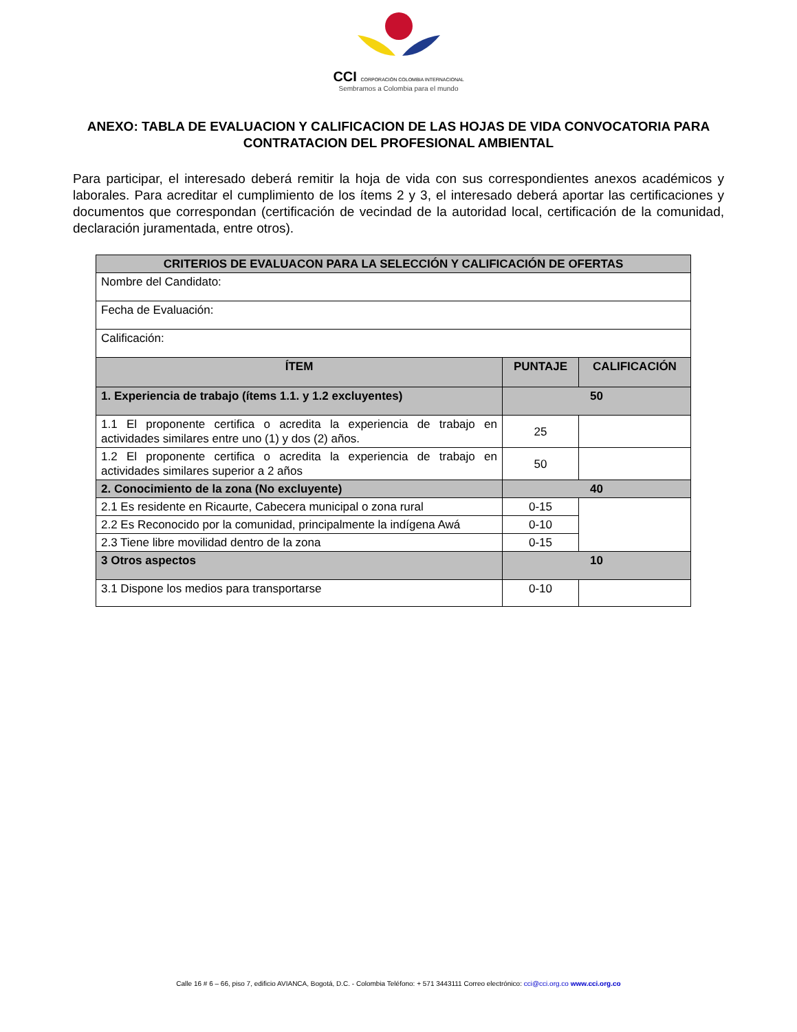CCI CORPORACIÓN COLOMBIA INTERNACIONAL
Sembramos a Colombia para el mundo
ANEXO: TABLA DE EVALUACION Y CALIFICACION DE LAS HOJAS DE VIDA CONVOCATORIA PARA CONTRATACION DEL PROFESIONAL AMBIENTAL
Para participar, el interesado deberá remitir la hoja de vida con sus correspondientes anexos académicos y laborales. Para acreditar el cumplimiento de los ítems 2 y 3, el interesado deberá aportar las certificaciones y documentos que correspondan (certificación de vecindad de la autoridad local, certificación de la comunidad, declaración juramentada, entre otros).
| CRITERIOS DE EVALUACON PARA LA SELECCIÓN Y CALIFICACIÓN DE OFERTAS | | |
| --- | --- | --- |
| Nombre del Candidato: | | |
| Fecha de Evaluación: | | |
| Calificación: | | |
| ÍTEM | PUNTAJE | CALIFICACIÓN |
| 1. Experiencia de trabajo (ítems 1.1. y 1.2 excluyentes) | 50 | |
| 1.1 El proponente certifica o acredita la experiencia de trabajo en actividades similares entre uno (1) y dos (2) años. | 25 | |
| 1.2 El proponente certifica o acredita la experiencia de trabajo en actividades similares superior a 2 años | 50 | |
| 2. Conocimiento de la zona (No excluyente) | 40 | |
| 2.1 Es residente en Ricaurte, Cabecera municipal o zona rural | 0-15 | |
| 2.2 Es Reconocido por la comunidad, principalmente la indígena Awá | 0-10 | |
| 2.3 Tiene libre movilidad dentro de la zona | 0-15 | |
| 3 Otros aspectos | 10 | |
| 3.1 Dispone los medios para transportarse | 0-10 | |
Calle 16 # 6 – 66, piso 7, edificio AVIANCA, Bogotá, D.C. - Colombia Teléfono: + 571 3443111 Correo electrónico: cci@cci.org.co www.cci.org.co